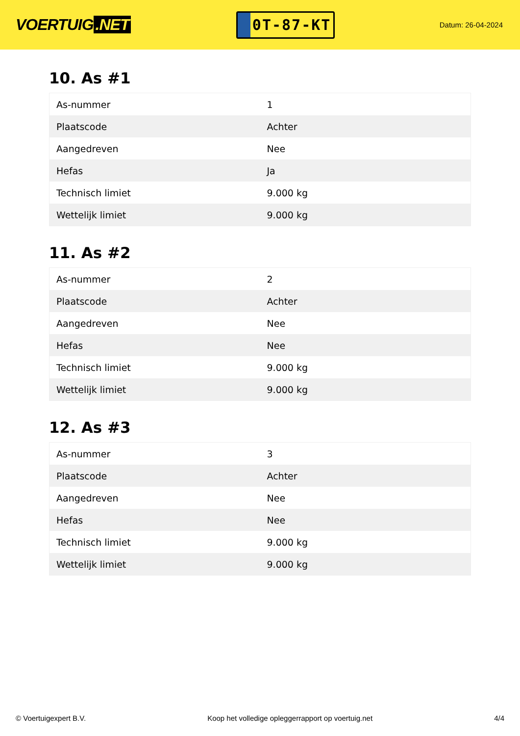VOERTUIG.NET
0T-87-KT
Datum: 26-04-2024
10. As #1
| As-nummer | 1 |
| Plaatscode | Achter |
| Aangedreven | Nee |
| Hefas | Ja |
| Technisch limiet | 9.000 kg |
| Wettelijk limiet | 9.000 kg |
11. As #2
| As-nummer | 2 |
| Plaatscode | Achter |
| Aangedreven | Nee |
| Hefas | Nee |
| Technisch limiet | 9.000 kg |
| Wettelijk limiet | 9.000 kg |
12. As #3
| As-nummer | 3 |
| Plaatscode | Achter |
| Aangedreven | Nee |
| Hefas | Nee |
| Technisch limiet | 9.000 kg |
| Wettelijk limiet | 9.000 kg |
© Voertuigexpert B.V. Koop het volledige opleggerrapport op voertuig.net 4/4